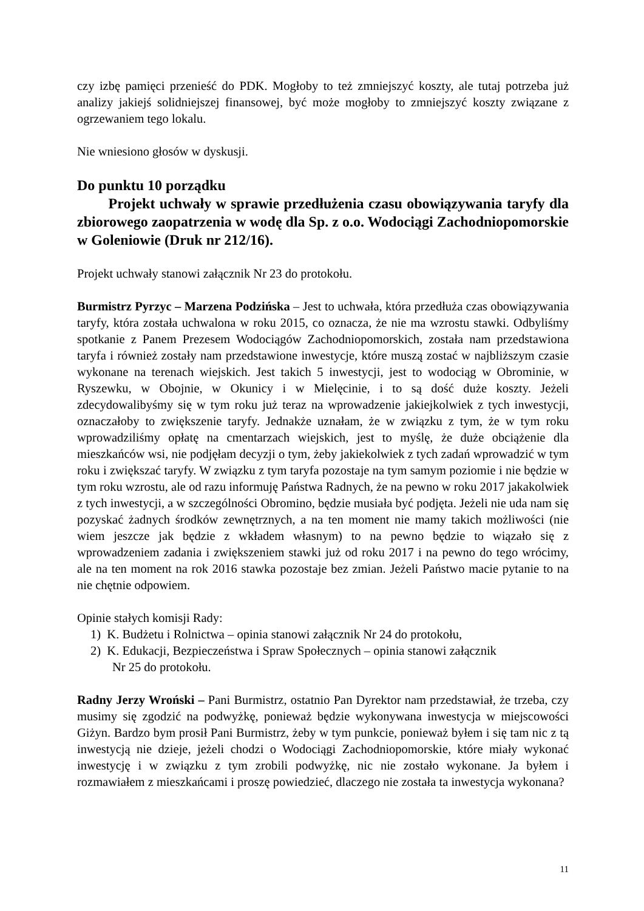czy izbę pamięci przenieść do PDK. Mogłoby to też zmniejszyć koszty, ale tutaj potrzeba już analizy jakiejś solidniejszej finansowej, być może mogłoby to zmniejszyć koszty związane z ogrzewaniem tego lokalu.
Nie wniesiono głosów w dyskusji.
Do punktu 10 porządku
Projekt uchwały w sprawie przedłużenia czasu obowiązywania taryfy dla zbiorowego zaopatrzenia w wodę dla Sp. z o.o. Wodociągi Zachodniopomorskie w Goleniowie (Druk nr 212/16).
Projekt uchwały stanowi załącznik Nr 23 do protokołu.
Burmistrz Pyrzyc – Marzena Podzińska – Jest to uchwała, która przedłuża czas obowiązywania taryfy, która została uchwalona w roku 2015, co oznacza, że nie ma wzrostu stawki. Odbyliśmy spotkanie z Panem Prezesem Wodociągów Zachodniopomorskich, została nam przedstawiona taryfa i również zostały nam przedstawione inwestycje, które muszą zostać w najbliższym czasie wykonane na terenach wiejskich. Jest takich 5 inwestycji, jest to wodociąg w Obrominie, w Ryszewku, w Obojnie, w Okunicy i w Mielęcinie, i to są dość duże koszty. Jeżeli zdecydowalibyśmy się w tym roku już teraz na wprowadzenie jakiejkolwiek z tych inwestycji, oznaczałoby to zwiększenie taryfy. Jednakże uznałam, że w związku z tym, że w tym roku wprowadziliśmy opłatę na cmentarzach wiejskich, jest to myślę, że duże obciążenie dla mieszkańców wsi, nie podjęłam decyzji o tym, żeby jakiekolwiek z tych zadań wprowadzić w tym roku i zwiększać taryfy. W związku z tym taryfa pozostaje na tym samym poziomie i nie będzie w tym roku wzrostu, ale od razu informuję Państwa Radnych, że na pewno w roku 2017 jakakolwiek z tych inwestycji, a w szczególności Obromino, będzie musiała być podjęta. Jeżeli nie uda nam się pozyskać żadnych środków zewnętrznych, a na ten moment nie mamy takich możliwości (nie wiem jeszcze jak będzie z wkładem własnym) to na pewno będzie to wiązało się z wprowadzeniem zadania i zwiększeniem stawki już od roku 2017 i na pewno do tego wrócimy, ale na ten moment na rok 2016 stawka pozostaje bez zmian. Jeżeli Państwo macie pytanie to na nie chętnie odpowiem.
Opinie stałych komisji Rady:
1) K. Budżetu i Rolnictwa – opinia stanowi załącznik Nr 24 do protokołu,
2) K. Edukacji, Bezpieczeństwa i Spraw Społecznych – opinia stanowi załącznik
Nr 25 do protokołu.
Radny Jerzy Wroński – Pani Burmistrz, ostatnio Pan Dyrektor nam przedstawiał, że trzeba, czy musimy się zgodzić na podwyżkę, ponieważ będzie wykonywana inwestycja w miejscowości Giżyn. Bardzo bym prosił Pani Burmistrz, żeby w tym punkcie, ponieważ byłem i się tam nic z tą inwestycją nie dzieje, jeżeli chodzi o Wodociągi Zachodniopomorskie, które miały wykonać inwestycję i w związku z tym zrobili podwyżkę, nic nie zostało wykonane. Ja byłem i rozmawiałem z mieszkańcami i proszę powiedzieć, dlaczego nie została ta inwestycja wykonana?
11